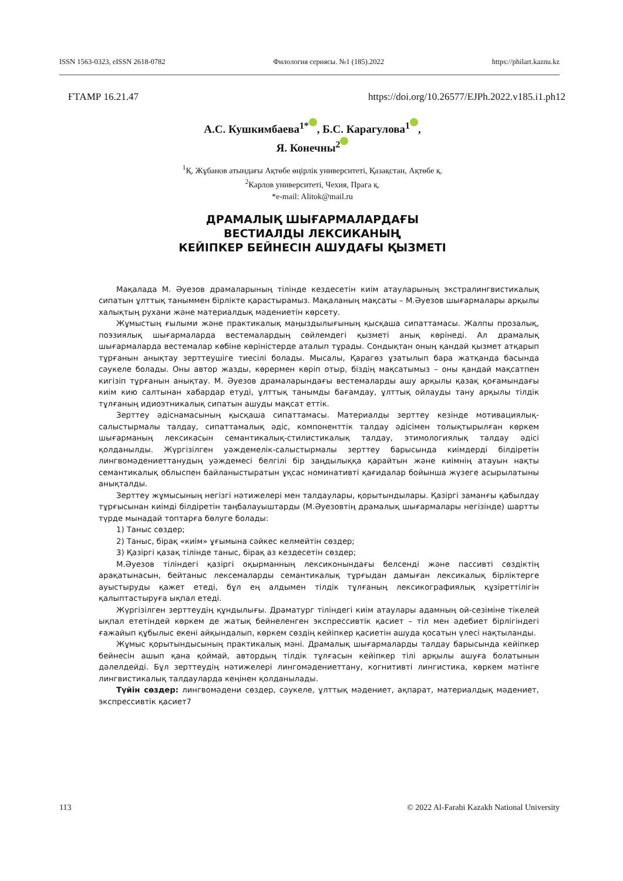ISSN 1563-0323, eISSN 2618-0782 Филология сериясы. №1 (185).2022 https://philart.kaznu.kz
ҒТАМР 16.21.47 https://doi.org/10.26577/EJPh.2022.v185.i1.ph12
А.С. Кушкимбаева<sup>1*</sup> , Б.С. Карагулова<sup>1</sup> ,
Я. Конечны<sup>2</sup>
<sup>1</sup> Қ. Жұбанов атындағы Ақтөбе өңірлік университеті, Қазақстан, Ақтөбе қ.
<sup>2</sup> Карлов университеті, Чехия, Прага қ.
*e-mail: Alitok@mail.ru
ДРАМАЛЫҚ ШЫҒАРМАЛАРДАҒЫ
ВЕСТИАЛДЫ ЛЕКСИКАНЫҢ
КЕЙІПКЕР БЕЙНЕСІН АШУДАҒЫ ҚЫЗМЕТІ
Мақалада М. Әуезов драмаларының тілінде кездесетін киім атауларының экстралингвистикалық сипатын ұлттық таныммен бірлікте қарастырамыз. Мақаланың мақсаты – М.Әуезов шығармалары арқылы халықтың рухани және материалдық мәдениетін көрсету.
Жұмыстың ғылыми және практикалық маңыздылығының қысқаша сипаттамасы. Жалпы прозалық, поэзиялық шығармаларда вестемалардың сөйлемдегі қызметі анық көрінеді. Ал драмалық шығармаларда вестемалар көбіне көріністерде аталып тұрады. Сондықтан оның қандай қызмет атқарып тұрғанын анықтау зерттеушіге тиесілі болады. Мысалы, Қарагөз ұзатылып бара жатқанда басында сәукеле болады. Оны автор жазды, көрермен көріп отыр, біздің мақсатымыз – оны қандай мақсатпен кигізіп тұрғанын анықтау. М. Әуезов драмаларындағы вестемаларды ашу арқылы қазақ қоғамындағы киім кию салтынан хабардар етуді, ұлттық танымды бағамдау, ұлттық ойлауды тану арқылы тілдік тұлғаның идиоэтникалық сипатын ашуды мақсат еттік.
Зерттеу әдіснамасының қысқаша сипаттамасы. Материалды зерттеу кезінде мотивациялық-салыстырмалы талдау, сипаттамалық әдіс, компоненттік талдау әдісімен толықтырылған көркем шығарманың лексикасын семантикалық-стилистикалық талдау, этимологиялық талдау әдісі қолданылды. Жүргізілген уәждемелік-салыстырмалы зерттеу барысында киімдерді білдіретін лингвомәдениеттанудың уәждемесі белгілі бір заңдылыққа қарайтын және киімнің атауын нақты семантикалық облыспен байланыстыратын ұқсас номинативті қағидалар бойынша жүзеге асырылатыны анықталды.
Зерттеу жұмысының негізгі нәтижелері мен талдаулары, қорытындылары. Қазіргі заманғы қабылдау тұрғысынан киімді білдіретін таңбалауыштарды (М.Әуезовтің драмалық шығармалары негізінде) шартты түрде мынадай топтарға бөлуге болады:
1) Таныс сөздер;
2) Таныс, бірақ «киім» ұғымына сәйкес келмейтін сөздер;
3) Қазіргі қазақ тілінде таныс, бірақ аз кездесетін сөздер;
М.Әуезов тіліндегі қазіргі оқырманның лексиконындағы белсенді және пассивті сөздіктің арақатынасын, бейтаныс лексемаларды семантикалық тұрғыдан дамыған лексикалық бірліктерге ауыстыруды қажет етеді, бұл ең алдымен тілдік тұлғаның лексикографиялық құзіреттілігін қалыптастыруға ықпал етеді.
Жүргізілген зерттеудің құндылығы. Драматург тіліндегі киім атаулары адамның ой-сезіміне тікелей ықпал ететіндей көркем де жатық бейнеленген экспрессивтік қасиет – тіл мен әдебиет бірлігіндегі ғажайып құбылыс екені айқындалып, көркем сөздің кейіпкер қасиетін ашуда қосатын үлесі нақтыланды.
Жұмыс қорытындысының практикалық мәні. Драмалық шығармаларды талдау барысында кейіпкер бейнесін ашып қана қоймай, автордың тілдік тұлғасын кейіпкер тілі арқылы ашуға болатынын дәлелдейді. Бұл зерттеудің нәтижелері лингомәдениеттану, когнитивті лингистика, көркем мәтінге лингвистикалық талдауларда кеңінен қолданылады.
Түйін сөздер: лингвомәдени сөздер, сәукеле, ұлттық мәдениет, ақпарат, материалдық мәдениет, экспрессивтік қасиет7
113 © 2022 Al-Farabi Kazakh National University